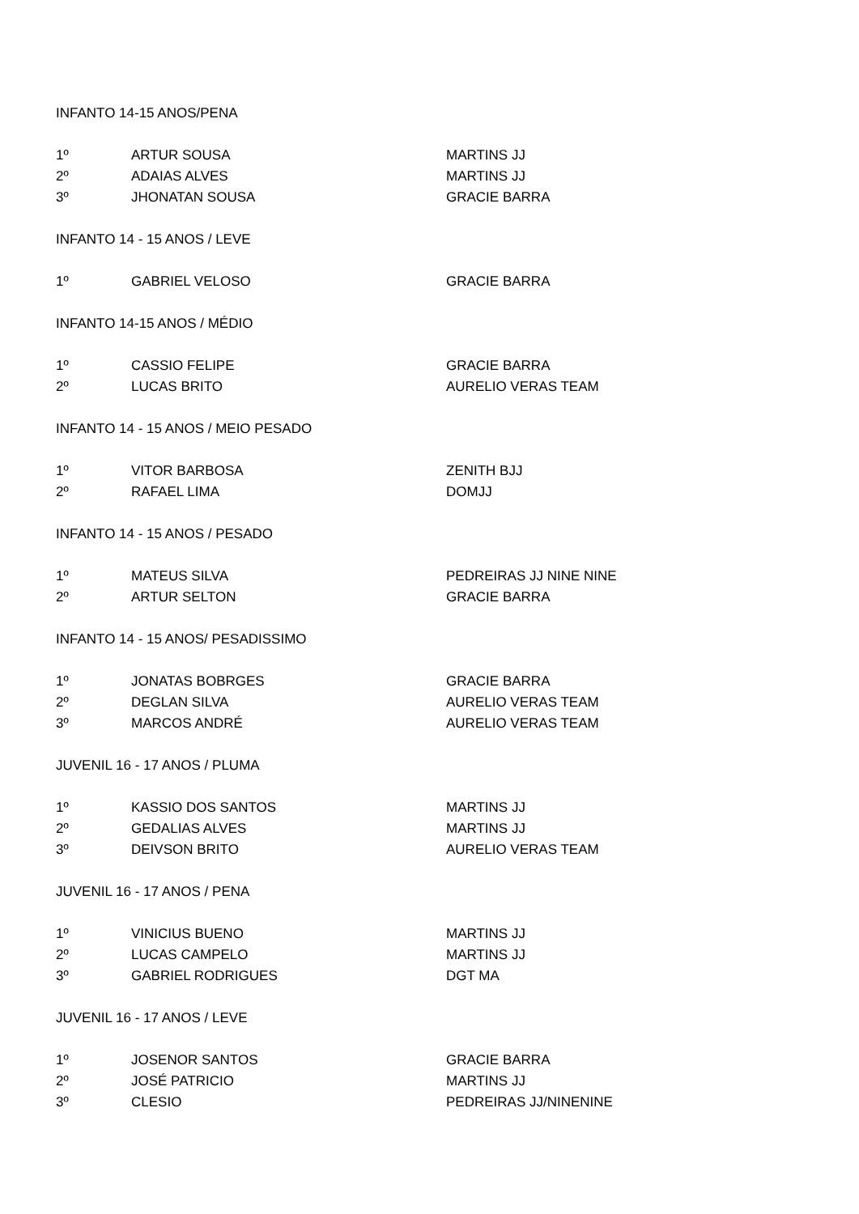| INFANTO 14-15 ANOS/PENA | | |
| 1º | ARTUR SOUSA | MARTINS JJ |
| 2º | ADAIAS ALVES | MARTINS JJ |
| 3º | JHONATAN SOUSA | GRACIE BARRA |
| INFANTO 14 - 15 ANOS / LEVE | | |
| 1º | GABRIEL VELOSO | GRACIE BARRA |
| INFANTO 14-15 ANOS / MÉDIO | | |
| 1º | CASSIO FELIPE | GRACIE BARRA |
| 2º | LUCAS BRITO | AURELIO VERAS TEAM |
| INFANTO 14 - 15 ANOS / MEIO PESADO | | |
| 1º | VITOR BARBOSA | ZENITH BJJ |
| 2º | RAFAEL LIMA | DOMJJ |
| INFANTO 14 - 15 ANOS / PESADO | | |
| 1º | MATEUS SILVA | PEDREIRAS JJ NINE NINE |
| 2º | ARTUR SELTON | GRACIE BARRA |
| INFANTO 14 - 15 ANOS/ PESADISSIMO | | |
| 1º | JONATAS BOBRGES | GRACIE BARRA |
| 2º | DEGLAN SILVA | AURELIO VERAS TEAM |
| 3º | MARCOS ANDRÉ | AURELIO VERAS TEAM |
| JUVENIL 16 - 17 ANOS / PLUMA | | |
| 1º | KASSIO DOS SANTOS | MARTINS JJ |
| 2º | GEDALIAS ALVES | MARTINS JJ |
| 3º | DEIVSON BRITO | AURELIO VERAS TEAM |
| JUVENIL 16 - 17 ANOS / PENA | | |
| 1º | VINICIUS BUENO | MARTINS JJ |
| 2º | LUCAS CAMPELO | MARTINS JJ |
| 3º | GABRIEL RODRIGUES | DGT MA |
| JUVENIL 16 - 17 ANOS / LEVE | | |
| 1º | JOSENOR SANTOS | GRACIE BARRA |
| 2º | JOSÉ PATRICIO | MARTINS JJ |
| 3º | CLESIO | PEDREIRAS JJ/NINENINE |